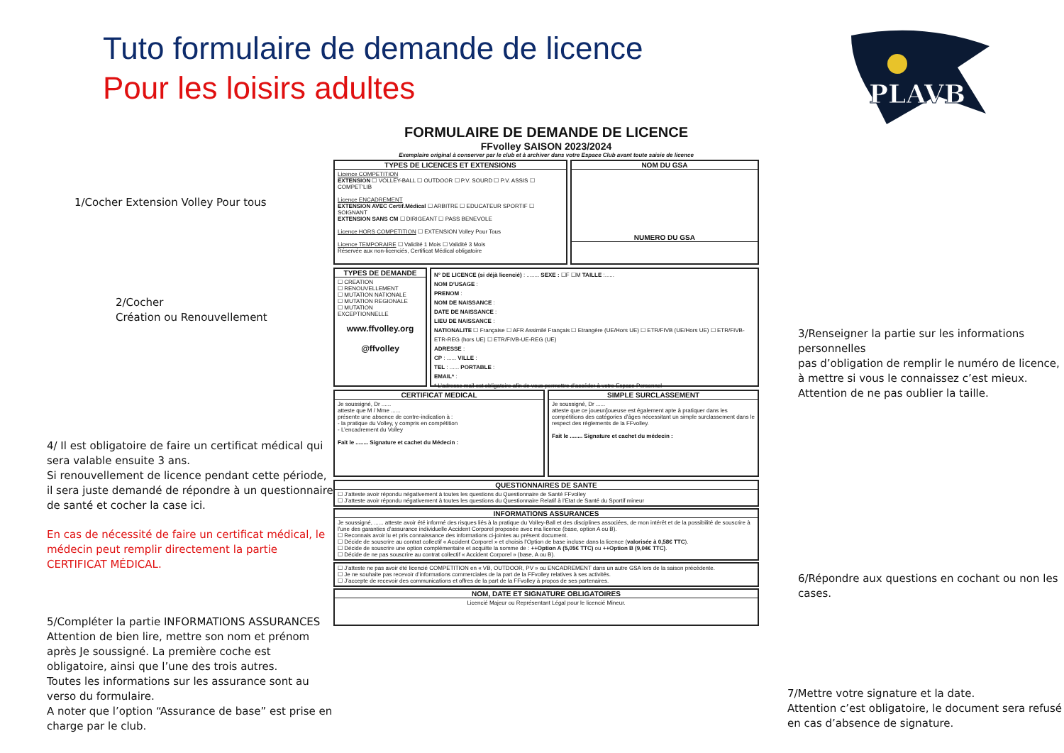Tuto formulaire de demande de licence
Pour les loisirs adultes
PLAVB
1/Cocher Extension Volley Pour tous
2/Cocher
Création ou Renouvellement
4/ Il est obligatoire de faire un certificat médical qui sera valable ensuite 3 ans.
Si renouvellement de licence pendant cette période, il sera juste demandé de répondre à un questionnaire de santé et cocher la case ici.
En cas de nécessité de faire un certificat médical, le médecin peut remplir directement la partie CERTIFICAT MÉDICAL.
5/Compléter la partie INFORMATIONS ASSURANCES
Attention de bien lire, mettre son nom et prénom après Je soussigné. La première coche est obligatoire, ainsi que l’une des trois autres.
Toutes les informations sur les assurance sont au verso du formulaire.
A noter que l’option “Assurance de base” est prise en charge par le club.
FORMULAIRE DE DEMANDE DE LICENCE
FFvolley SAISON 2023/2024
Exemplaire original à conserver par le club et à archiver dans votre Espace Club avant toute saisie de licence
TYPES DE LICENCES ET EXTENSIONS
Licence COMPETITION
EXTENSION ☐ VOLLEY-BALL ☐ OUTDOOR ☐ P.V. SOURD ☐ P.V. ASSIS ☐ COMPET’LIB
Licence ENCADREMENT
EXTENSION AVEC Certif.Médical ☐ ARBITRE ☐ EDUCATEUR SPORTIF ☐ SOIGNANT
EXTENSION SANS CM ☐ DIRIGEANT ☐ PASS BENEVOLE
Licence HORS COMPETITION ☐ EXTENSION Volley Pour Tous
Licence TEMPORAIRE ☐ Validité 1 Mois ☐ Validité 3 Mois
Réservée aux non-licenciés, Certificat Médical obligatoire
NOM DU GSA
NUMERO DU GSA
TYPES DE DEMANDE
☐ CREATION
☐ RENOUVELLEMENT
☐ MUTATION NATIONALE
☐ MUTATION REGIONALE
☐ MUTATION EXCEPTIONNELLE
www.ffvolley.org
@ffvolley
N° DE LICENCE (si déjà licencié) : ........ SEXE : ☐F ☐M TAILLE :......
NOM D’USAGE :
PRENOM :
NOM DE NAISSANCE :
DATE DE NAISSANCE :
LIEU DE NAISSANCE :
NATIONALITE ☐ Française ☐ AFR Assimilé Français ☐ Etrangère (UE/Hors UE) ☐ ETR/FIVB (UE/Hors UE) ☐ ETR/FIVB-ETR-REG (hors UE) ☐ ETR/FIVB-UE-REG (UE)
ADRESSE :
CP : ...... VILLE :
TEL : ...... PORTABLE :
EMAIL* :
* L’adresse mail est obligatoire afin de vous permettre d’accéder à votre Espace Personnel
CERTIFICAT MEDICAL
Je soussigné, Dr ......
atteste que M / Mme ......
présente une absence de contre-indication à :
- la pratique du Volley, y compris en compétition
- L’encadrement du Volley
Fait le ........ Signature et cachet du Médecin :
SIMPLE SURCLASSEMENT
Je soussigné, Dr ......
atteste que ce joueur/joueuse est également apte à pratiquer dans les compétitions des catégories d’âges nécessitant un simple surclassement dans le respect des règlements de la FFvolley.
Fait le ........ Signature et cachet du médecin :
QUESTIONNAIRES DE SANTE
☐ J’atteste avoir répondu négativement à toutes les questions du Questionnaire de Santé FFvolley
☐ J’atteste avoir répondu négativement à toutes les questions du Questionnaire Relatif à l’Etat de Santé du Sportif mineur
INFORMATIONS ASSURANCES
Je soussigné, ...... atteste avoir été informé des risques liés à la pratique du Volley-Ball et des disciplines associées, de mon intérêt et de la possibilité de souscrire à l’une des garanties d’assurance individuelle Accident Corporel proposée avec ma licence (base, option A ou B).
☐ Reconnais avoir lu et pris connaissance des informations ci-jointes au présent document.
☐ Décide de souscrire au contrat collectif « Accident Corporel » et choisis l’Option de base incluse dans la licence (valorisée à 0,58€ TTC).
☐ Décide de souscrire une option complémentaire et acquitte la somme de : ++Option A (5,05€ TTC) ou ++Option B (9,04€ TTC).
☐ Décide de ne pas souscrire au contrat collectif « Accident Corporel » (base, A ou B).
☐ J’atteste ne pas avoir été licencié COMPETITION en « VB, OUTDOOR, PV » ou ENCADREMENT dans un autre GSA lors de la saison précédente.
☐ Je ne souhaite pas recevoir d’informations commerciales de la part de la FFvolley relatives à ses activités.
☐ J’accepte de recevoir des communications et offres de la part de la FFvolley à propos de ses partenaires.
NOM, DATE ET SIGNATURE OBLIGATOIRES
Licencié Majeur ou Représentant Légal pour le licencié Mineur.
3/Renseigner la partie sur les informations personnelles
pas d’obligation de remplir le numéro de licence, à mettre si vous le connaissez c’est mieux.
Attention de ne pas oublier la taille.
6/Répondre aux questions en cochant ou non les cases.
7/Mettre votre signature et la date.
Attention c’est obligatoire, le document sera refusé en cas d’absence de signature.